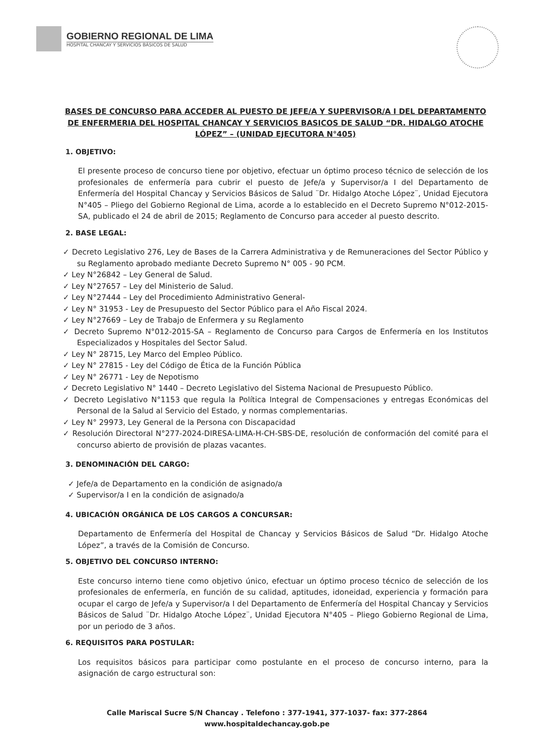GOBIERNO REGIONAL DE LIMA
HOSPITAL CHANCAY Y SERVICIOS BÁSICOS DE SALUD
BASES DE CONCURSO PARA ACCEDER AL PUESTO DE JEFE/A Y SUPERVISOR/A I DEL DEPARTAMENTO DE ENFERMERIA DEL HOSPITAL CHANCAY Y SERVICIOS BASICOS DE SALUD “DR. HIDALGO ATOCHE LÓPEZ” – (UNIDAD EJECUTORA N°405)
1. OBJETIVO:
El presente proceso de concurso tiene por objetivo, efectuar un óptimo proceso técnico de selección de los profesionales de enfermería para cubrir el puesto de Jefe/a y Supervisor/a I del Departamento de Enfermería del Hospital Chancay y Servicios Básicos de Salud ¨Dr. Hidalgo Atoche López¨, Unidad Ejecutora N°405 – Pliego del Gobierno Regional de Lima, acorde a lo establecido en el Decreto Supremo N°012-2015-SA, publicado el 24 de abril de 2015; Reglamento de Concurso para acceder al puesto descrito.
2. BASE LEGAL:
✓ Decreto Legislativo 276, Ley de Bases de la Carrera Administrativa y de Remuneraciones del Sector Público y su Reglamento aprobado mediante Decreto Supremo N° 005 - 90 PCM.
✓ Ley N°26842 – Ley General de Salud.
✓ Ley N°27657 – Ley del Ministerio de Salud.
✓ Ley N°27444 – Ley del Procedimiento Administrativo General-
✓ Ley N° 31953 - Ley de Presupuesto del Sector Público para el Año Fiscal 2024.
✓ Ley N°27669 – Ley de Trabajo de Enfermera y su Reglamento
✓ Decreto Supremo N°012-2015-SA – Reglamento de Concurso para Cargos de Enfermería en los Institutos Especializados y Hospitales del Sector Salud.
✓ Ley N° 28715, Ley Marco del Empleo Público.
✓ Ley N° 27815 - Ley del Código de Ética de la Función Pública
✓ Ley N° 26771 - Ley de Nepotismo
✓ Decreto Legislativo N° 1440 – Decreto Legislativo del Sistema Nacional de Presupuesto Público.
✓ Decreto Legislativo N°1153 que regula la Política Integral de Compensaciones y entregas Económicas del Personal de la Salud al Servicio del Estado, y normas complementarias.
✓ Ley N° 29973, Ley General de la Persona con Discapacidad
✓ Resolución Directoral N°277-2024-DIRESA-LIMA-H-CH-SBS-DE, resolución de conformación del comité para el concurso abierto de provisión de plazas vacantes.
3. DENOMINACIÓN DEL CARGO:
✓ Jefe/a de Departamento en la condición de asignado/a
✓ Supervisor/a I en la condición de asignado/a
4. UBICACIÓN ORGÁNICA DE LOS CARGOS A CONCURSAR:
Departamento de Enfermería del Hospital de Chancay y Servicios Básicos de Salud “Dr. Hidalgo Atoche López”, a través de la Comisión de Concurso.
5. OBJETIVO DEL CONCURSO INTERNO:
Este concurso interno tiene como objetivo único, efectuar un óptimo proceso técnico de selección de los profesionales de enfermería, en función de su calidad, aptitudes, idoneidad, experiencia y formación para ocupar el cargo de Jefe/a y Supervisor/a I del Departamento de Enfermería del Hospital Chancay y Servicios Básicos de Salud ¨Dr. Hidalgo Atoche López¨, Unidad Ejecutora N°405 – Pliego Gobierno Regional de Lima, por un periodo de 3 años.
6. REQUISITOS PARA POSTULAR:
Los requisitos básicos para participar como postulante en el proceso de concurso interno, para la asignación de cargo estructural son:
Calle Mariscal Sucre S/N Chancay . Telefono : 377-1941, 377-1037- fax: 377-2864
www.hospitaldechancay.gob.pe